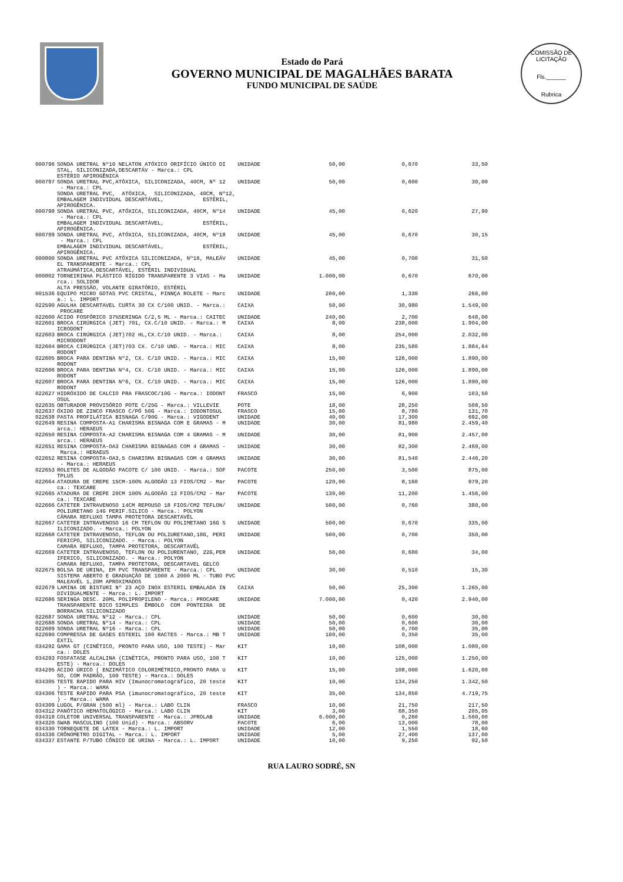Estado do Pará
GOVERNO MUNICIPAL DE MAGALHÃES BARATA
FUNDO MUNICIPAL DE SAÚDE
COMISSÃO DE LICITAÇÃO
Fls.______
Rubrica
| 000796 | SONDA URETRAL Nº10 NELATON ATÓXICO ORIFÍCIO ÚNICO DI STAL, SILICONIZADA,DESCARTÁV - Marca.: CPL ESTÉRIO APIROGÊNICA | UNIDADE | 50,00 | 0,670 | 33,50 |
| 000797 | SONDA URETRAL PVC,ATÓXICA, SILICONIZADA, 40CM, Nº 12 - Marca.: CPL SONDA URETRAL PVC, ATÓXICA, SILICONIZADA, 40CM, Nº12, EMBALAGEM INDIVIDUAL DESCARTÁVEL, ESTÉRIL, APIROGÊNICA. | UNIDADE | 50,00 | 0,600 | 30,00 |
| 000798 | SONDA URETRAL PVC, ATÓXICA, SILICONIZADA, 40CM, Nº14 - Marca.: CPL EMBALAGEM INDIVIDUAL DESCARTÁVEL, ESTÉRIL, APIROGÊNICA. | UNIDADE | 45,00 | 0,620 | 27,90 |
| 000799 | SONDA URETRAL PVC, ATÓXICA, SILICONIZADA, 40CM, Nº18 - Marca.: CPL EMBALAGEM INDIVIDUAL DESCARTÁVEL, ESTÉRIL, APIROGÊNICA. | UNIDADE | 45,00 | 0,670 | 30,15 |
| 000800 | SONDA URETRAL PVC ATÓXICA SILICONIZADA, Nº16, MALEÁV EL TRANSPARENTE - Marca.: CPL ATRAUMÁTICA,DESCARTÁVEL, ESTÉRIL INDIVIDUAL | UNIDADE | 45,00 | 0,700 | 31,50 |
| 000802 | TORNEIRINHA PLÁSTICO RÍGIDO TRANSPARENTE 3 VIAS - Ma rca.: SOLIDOR ALTA PRESSÃO, VOLANTE GIRATÓRIO, ESTÉRIL | UNIDADE | 1.000,00 | 0,670 | 670,00 |
| 001536 | EQUIPO MICRO GOTAS PVC CRISTAL, PINNÇA ROLETE - Marc a.: L. IMPORT | UNIDADE | 200,00 | 1,330 | 266,00 |
| 022590 | AGULHA DESCARTAVEL CURTA 30 CX C/100 UNID. - Marca.: PROCARE | CAIXA | 50,00 | 30,980 | 1.549,00 |
| 022600 | ÁCIDO FOSFÓRICO 37%SERINGA C/2,5 ML - Marca.: CAITEC | UNIDADE | 240,00 | 2,700 | 648,00 |
| 022601 | BROCA CIRÚRGICA (JET) 701, CX.C/10 UNID. - Marca.: M ICRODONT | CAIXA | 8,00 | 238,000 | 1.904,00 |
| 022603 | BROCA CIRÚRGICA (JET)702 HL,CX.C/10 UNID. - Marca.: MICRODONT | CAIXA | 8,00 | 254,000 | 2.032,00 |
| 022604 | BROCA CIRÚRGICA (JET)703 CX. C/10 UND. - Marca.: MIC RODONT | CAIXA | 8,00 | 235,580 | 1.884,64 |
| 022605 | BROCA PARA DENTINA Nº2, CX. C/10 UNID. - Marca.: MIC RODONT | CAIXA | 15,00 | 126,000 | 1.890,00 |
| 022606 | BROCA PARA DENTINA Nº4, CX. C/10 UNID. - Marca.: MIC RODONT | CAIXA | 15,00 | 126,000 | 1.890,00 |
| 022607 | BROCA PARA DENTINA Nº6, CX. C/10 UNID. - Marca.: MIC RODONT | CAIXA | 15,00 | 126,000 | 1.890,00 |
| 022627 | HIDRÓXIDO DE CALCIO PRA FRASCOC/10G - Marca.: IODONT OSUL | FRASCO | 15,00 | 6,900 | 103,50 |
| 022635 | OBTURADOR PROVISÓRIO POTE C/25G - Marca.: VILLEVIE | POTE | 18,00 | 28,250 | 508,50 |
| 022637 | ÓXIDO DE ZINCO FRASCO C/PÓ 50G - Marca.: IODONTOSUL | FRASCO | 15,00 | 8,780 | 131,70 |
| 022638 | PASTA PROFILÁTICA BISNAGA C/90G - Marca.: VIGODENT | UNIDADE | 40,00 | 17,300 | 692,00 |
| 022649 | RESINA COMPOSTA-A1 CHARISMA BISNAGA COM E GRAMAS - M arca.: HERAEUS | UNIDADE | 30,00 | 81,980 | 2.459,40 |
| 022650 | RESINA COMPOSTA-A2 CHARISMA BISNAGA COM 4 GRAMAS - M arca.: HERAEUS | UNIDADE | 30,00 | 81,900 | 2.457,00 |
| 022651 | RESINA COMPOSTA-OA3 CHARISMA BISNAGAS COM 4 GRAMAS - Marca.: HERAEUS | UNIDADE | 30,00 | 82,300 | 2.469,00 |
| 022652 | RESINA COMPOSTA-OA3,5 CHARISMA BISNAGAS COM 4 GRAMAS - Marca.: HERAEUS | UNIDADE | 30,00 | 81,540 | 2.446,20 |
| 022653 | ROLETES DE ALGODÃO PACOTE C/ 100 UNID. - Marca.: SOF TPLUS | PACOTE | 250,00 | 3,500 | 875,00 |
| 022664 | ATADURA DE CREPE 15CM-100% ALGODÃO 13 FIOS/CM2 - Mar ca.: TEXCARE | PACOTE | 120,00 | 8,160 | 979,20 |
| 022665 | ATADURA DE CREPE 20CM 100% ALGODÃO 13 FIOS/CM2 - Mar ca.: TEXCARE | PACOTE | 130,00 | 11,200 | 1.456,00 |
| 022666 | CATETER INTRAVENOSO 14CM REPOUSO 18 FIOS/CM2 TEFLON/ POLIURETANO 14G PERIF.SILICO - Marca.: POLYON CÂMARA REFLUXO TAMPA PROTETORA DESCARTAVÉL | UNIDADE | 500,00 | 0,760 | 380,00 |
| 022667 | CATETER INTRAVENOSO 16 CM TEFLON OU POLIMETANO 16G S ILICONIZADO. - Marca.: POLYON | UNIDADE | 500,00 | 0,670 | 335,00 |
| 022668 | CATETER INTRAVENOSO, TEFLON OU POLIURETANO,18G, PERI FERICPO, SILICONIZADO. - Marca.: POLYON CAMARA REFLUXO, TAMPA PROTETORA, DESCARTAVÉL | UNIDADE | 500,00 | 0,700 | 350,00 |
| 022669 | CATETER INTRAVENOSO, TEFLON OU POLIURENTANO, 22G,PER IFERICO, SILICONIZADO. - Marca.: POLYON CAMARA REFLUXO, TAMPA PROTETORA, DESCARTAVEL GELCO | UNIDADE | 50,00 | 0,680 | 34,00 |
| 022675 | BOLSA DE URINA, EM PVC TRANSPARENTE - Marca.: CPL SISTEMA ABERTO E GRADUAÇÃO DE 1000 A 2000 ML - TUBO PVC MALEAVÉL 1,20M APROXIMADOS | UNIDADE | 30,00 | 0,510 | 15,30 |
| 022679 | LAMINA DE BISTURI Nº 23 AÇO INOX ESTERIL EMBALADA IN DIVIDUALMENTE - Marca.: L. IMPORT | CAIXA | 50,00 | 25,300 | 1.265,00 |
| 022686 | SERINGA DESC. 20ML POLIPROPILENO - Marca.: PROCARE TRANSPARENTE BICO SIMPLES ÊMBOLO COM PONTEIRA DE BORRACHA SILICONIZADO | UNIDADE | 7.000,00 | 0,420 | 2.940,00 |
| 022687 | SONDA URETRAL Nº12 - Marca.: CPL | UNIDADE | 50,00 | 0,600 | 30,00 |
| 022688 | SONDA URETRAL Nº14 - Marca.: CPL | UNIDADE | 50,00 | 0,600 | 30,00 |
| 022689 | SONDA URETRAL Nº16 - Marca.: CPL | UNIDADE | 50,00 | 0,700 | 35,00 |
| 022690 | COMPRESSA DE GASES ESTERIL 100 RACTES - Marca.: MB T EXTIL | UNIDADE | 100,00 | 0,350 | 35,00 |
| 034292 | GAMA GT (CINÉTICO, PRONTO PARA USO, 100 TESTE) - Mar ca.: DOLES | KIT | 10,00 | 108,000 | 1.080,00 |
| 034293 | FOSFATASE ALCALINA (CINÉTICA, PRONTO PARA USO, 100 T ESTE) - Marca.: DOLES | KIT | 10,00 | 125,000 | 1.250,00 |
| 034295 | ÁCIDO ÚRICO ( ENZIMÁTICO COLORIMÉTRICO,PRONTO PARA U SO, COM PADRÃO, 100 TESTE) - Marca.: DOLES | KIT | 15,00 | 108,000 | 1.620,00 |
| 034305 | TESTE RAPIDO PARA HIV (Imunocromatográfico, 20 teste ) - Marca.: WAMA | KIT | 10,00 | 134,250 | 1.342,50 |
| 034306 | TESTE RAPIDO PARA PSA (imunocromatográfico, 20 teste ) - Marca.: WAMA | KIT | 35,00 | 134,850 | 4.719,75 |
| 034309 | LUGOL P/GRAN (500 ml) - Marca.: LABO CLIN | FRASCO | 10,00 | 21,750 | 217,50 |
| 034312 | PANÓTICO HEMATOLÓGICO - Marca.: LABO CLIN | KIT | 3,00 | 68,350 | 205,05 |
| 034318 | COLETOR UNIVERSAL TRANSPARENTE - Marca.: JPROLAB | UNIDADE | 6.000,00 | 0,260 | 1.560,00 |
| 034320 | SWAB MASCULINO (100 Unid) - Marca.: ABSORV | PACOTE | 6,00 | 13,000 | 78,00 |
| 034330 | TORNEQUETE DE LATEX - Marca.: L. IMPORT | UNIDADE | 12,00 | 1,550 | 18,60 |
| 034336 | CRÔNOMETRO DIGITAL - Marca.: L. IMPORT | UNIDADE | 5,00 | 27,400 | 137,00 |
| 034337 | ESTANTE P/TUBO CÔNICO DE URINA - Marca.: L. IMPORT | UNIDADE | 10,00 | 9,250 | 92,50 |
RUA LAURO SODRÉ, SN